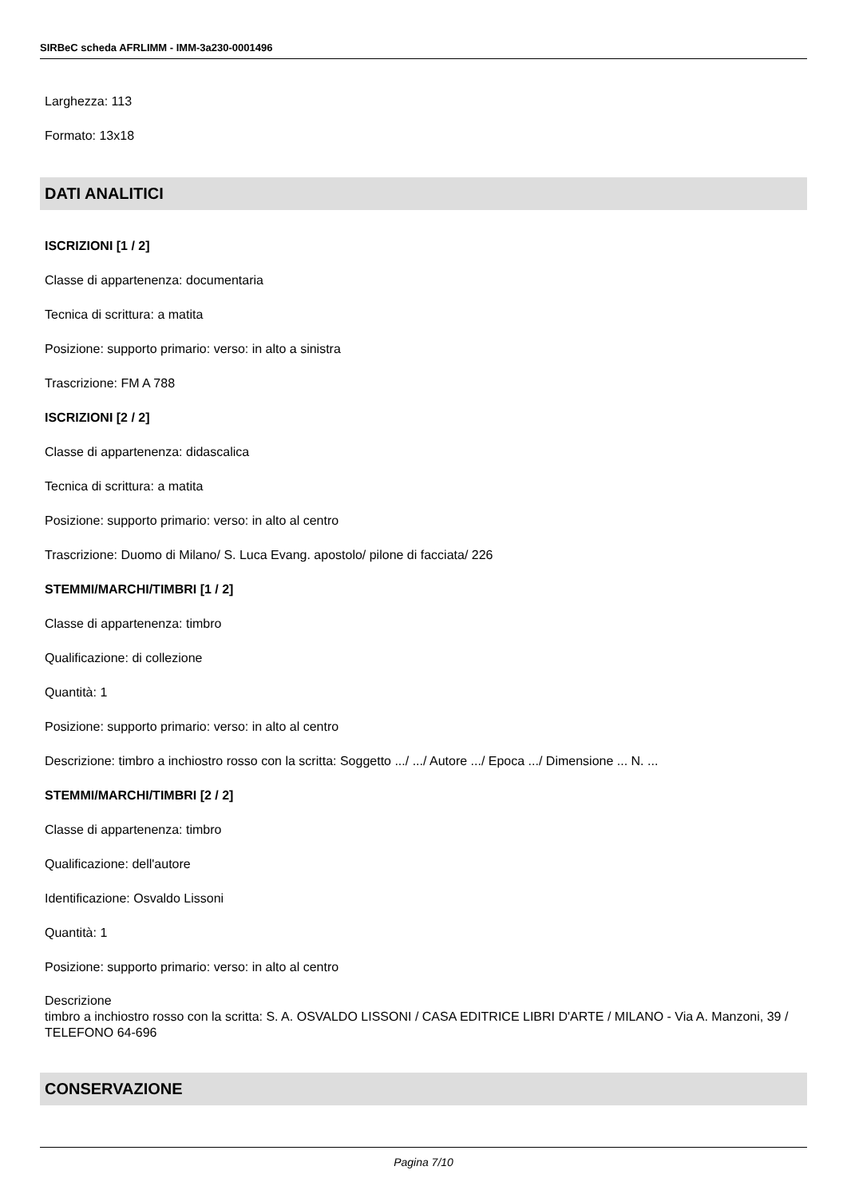SIRBeC scheda AFRLIMM - IMM-3a230-0001496
Larghezza: 113
Formato: 13x18
DATI ANALITICI
ISCRIZIONI [1 / 2]
Classe di appartenenza: documentaria
Tecnica di scrittura: a matita
Posizione: supporto primario: verso: in alto a sinistra
Trascrizione: FM A 788
ISCRIZIONI [2 / 2]
Classe di appartenenza: didascalica
Tecnica di scrittura: a matita
Posizione: supporto primario: verso: in alto al centro
Trascrizione: Duomo di Milano/ S. Luca Evang. apostolo/ pilone di facciata/ 226
STEMMI/MARCHI/TIMBRI [1 / 2]
Classe di appartenenza: timbro
Qualificazione: di collezione
Quantità: 1
Posizione: supporto primario: verso: in alto al centro
Descrizione: timbro a inchiostro rosso con la scritta: Soggetto .../ .../ Autore .../ Epoca .../ Dimensione ... N. ...
STEMMI/MARCHI/TIMBRI [2 / 2]
Classe di appartenenza: timbro
Qualificazione: dell'autore
Identificazione: Osvaldo Lissoni
Quantità: 1
Posizione: supporto primario: verso: in alto al centro
Descrizione
timbro a inchiostro rosso con la scritta: S. A. OSVALDO LISSONI / CASA EDITRICE LIBRI D'ARTE / MILANO - Via A. Manzoni, 39 / TELEFONO 64-696
CONSERVAZIONE
Pagina 7/10